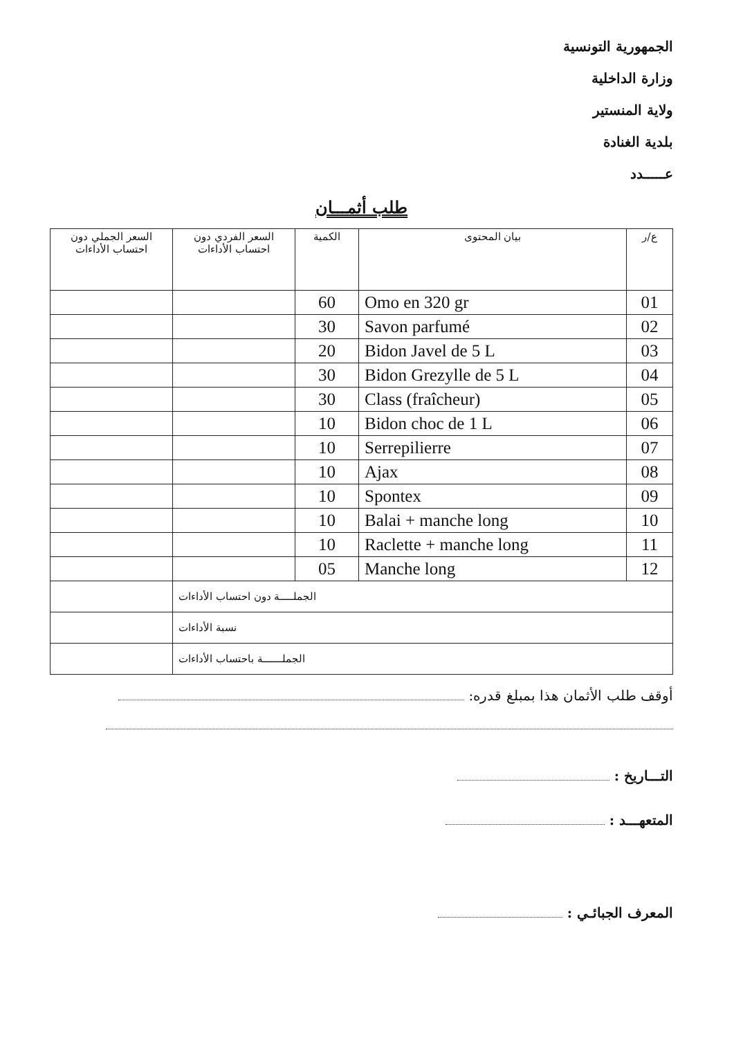الجمهورية التونسية
وزارة الداخلية
ولاية المنستير
بلدية الغنادة
عـــــدد
طلب أثمـــان
| ع/ر | بيان المحتوى | الكمية | السعر الفردي دون احتساب الأداءات | السعر الجملي دون احتساب الأداءات |
| --- | --- | --- | --- | --- |
| 01 | Omo en 320 gr | 60 | | |
| 02 | Savon parfumé | 30 | | |
| 03 | Bidon Javel de 5 L | 20 | | |
| 04 | Bidon Grezylle de 5 L | 30 | | |
| 05 | Class (fraîcheur) | 30 | | |
| 06 | Bidon choc de 1 L | 10 | | |
| 07 | Serrepilierre | 10 | | |
| 08 | Ajax | 10 | | |
| 09 | Spontex | 10 | | |
| 10 | Balai + manche long | 10 | | |
| 11 | Raclette + manche long | 10 | | |
| 12 | Manche long | 05 | | |
| الجملـــــة دون احتساب الأداءات | | | | |
| نسبة الأداءات | | | | |
| الجملـــــــة باحتساب الأداءات | | | | |
أوقف طلب الأثمان هذا بمبلغ قدره:
التـــاريخ :
المتعهـــد :
المعرف الجبائـي :